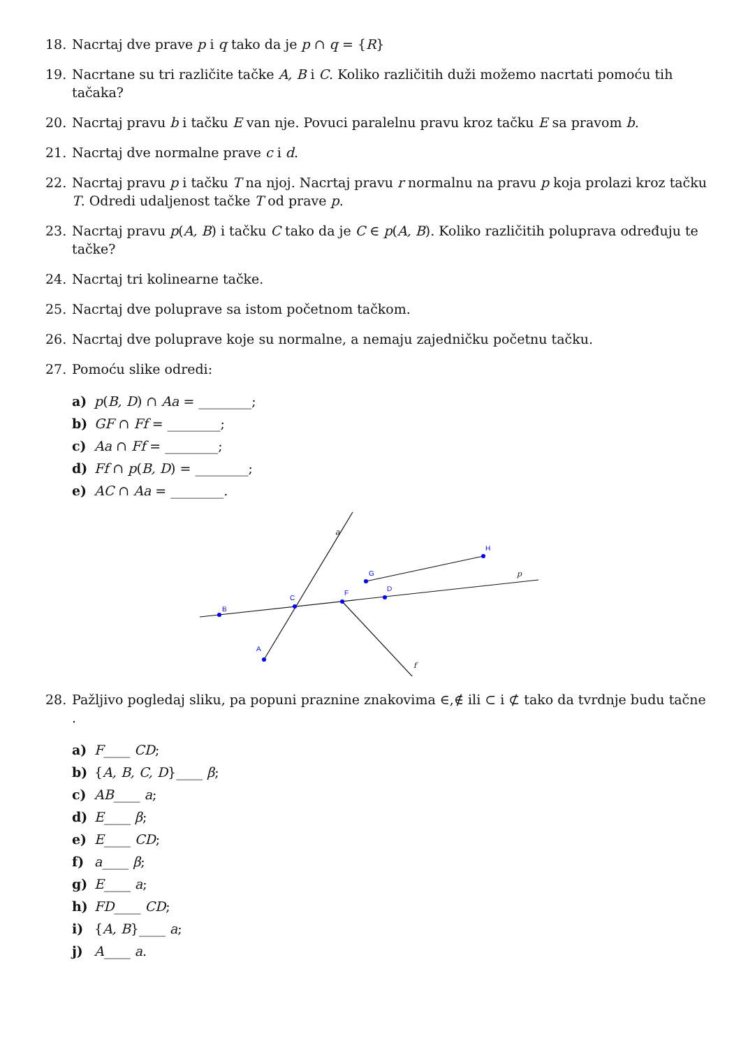18. Nacrtaj dve prave p i q tako da je p ∩ q = {R}
19. Nacrtane su tri različite tačke A, B i C. Koliko različitih duži možemo nacrtati pomoću tih tačaka?
20. Nacrtaj pravu b i tačku E van nje. Povuci paralelnu pravu kroz tačku E sa pravom b.
21. Nacrtaj dve normalne prave c i d.
22. Nacrtaj pravu p i tačku T na njoj. Nacrtaj pravu r normalnu na pravu p koja prolazi kroz tačku T. Odredi udaljenost tačke T od prave p.
23. Nacrtaj pravu p(A, B) i tačku C tako da je C ∈ p(A, B). Koliko različitih poluprava određuju te tačke?
24. Nacrtaj tri kolinearne tačke.
25. Nacrtaj dve poluprave sa istom početnom tačkom.
26. Nacrtaj dve poluprave koje su normalne, a nemaju zajedničku početnu tačku.
27. Pomoću slike odredi:
a) p(B, D) ∩ Aa = ________;
b) GF ∩ Ff = ________;
c) Aa ∩ Ff = ________;
d) Ff ∩ p(B, D) = ________;
e) AC ∩ Aa = ________.
B
C
A
F
D
G
H
a
p
f
28. Pažljivo pogledaj sliku, pa popuni praznine znakovima ∈,∉ ili ⊂ i ⊄ tako da tvrdnje budu tačne .
a) F____ CD;
b) {A, B, C, D}____ β;
c) AB____ a;
d) E____ β;
e) E____ CD;
f) a____ β;
g) E____ a;
h) FD____ CD;
i) {A, B}____ a;
j) A____ a.